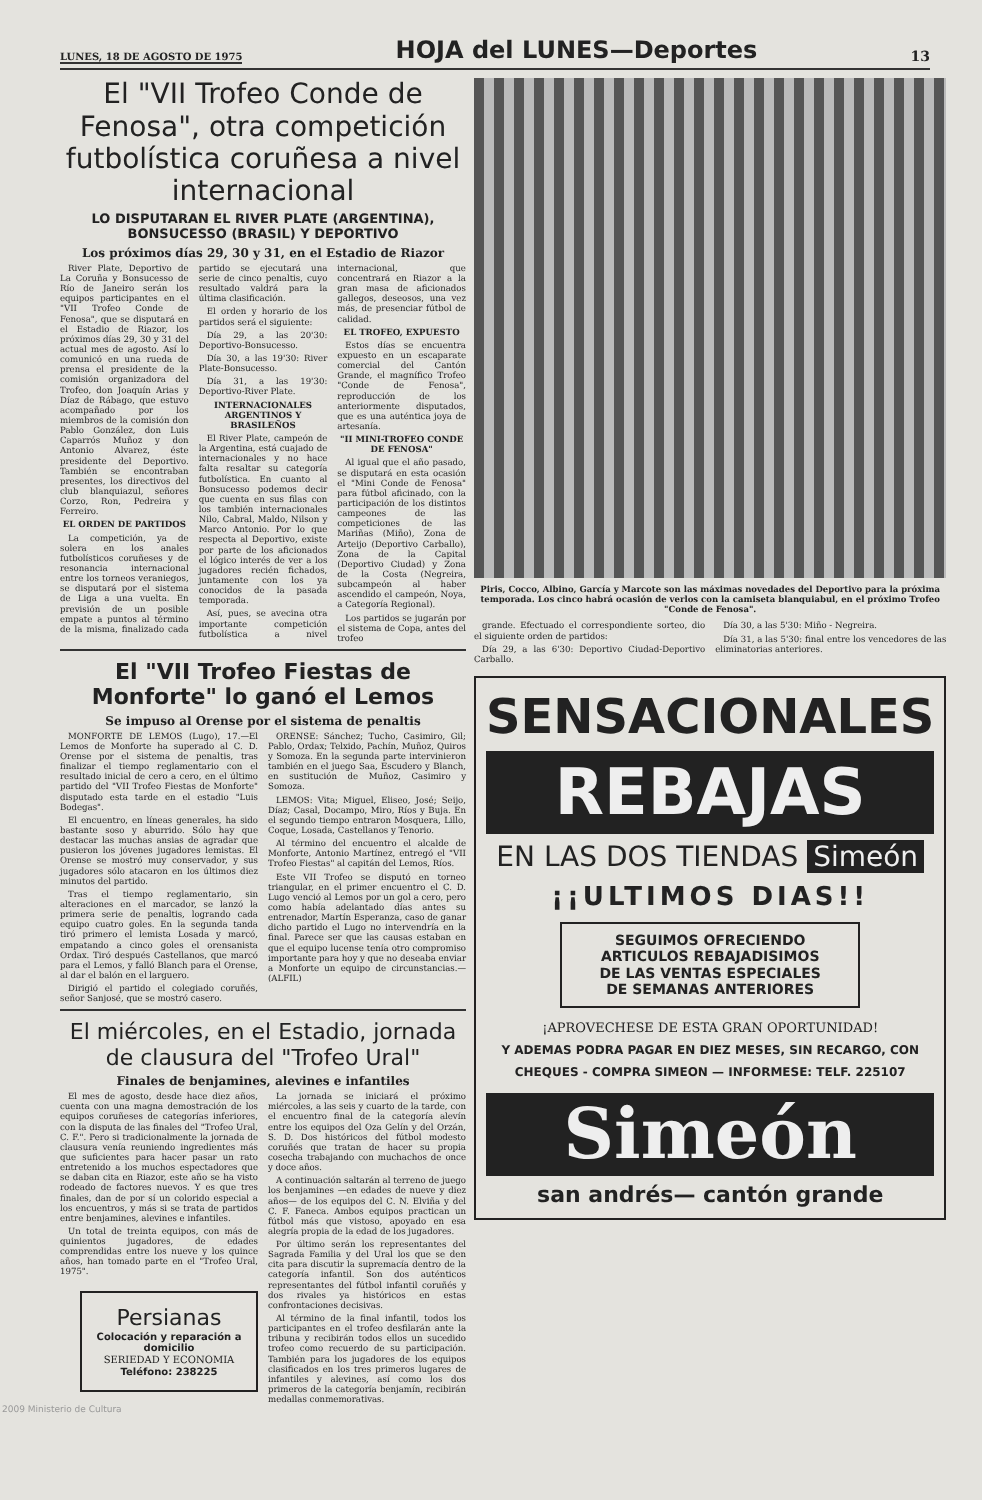LUNES, 18 DE AGOSTO DE 1975 HOJA del LUNES—Deportes 13
El "VII Trofeo Conde de Fenosa", otra competición futbolística coruñesa a nivel internacional
LO DISPUTARAN EL RIVER PLATE (ARGENTINA), BONSUCESSO (BRASIL) Y DEPORTIVO
Los próximos días 29, 30 y 31, en el Estadio de Riazor
River Plate, Deportivo de La Coruña y Bonsucesso de Río de Janeiro serán los equipos participantes en el "VII Trofeo Conde de Fenosa", que se disputará en el Estadio de Riazor, los próximos días 29, 30 y 31 del actual mes de agosto. Así lo comunicó en una rueda de prensa el presidente de la comisión organizadora del Trofeo, don Joaquín Arias y Díaz de Rábago, que estuvo acompañado por los miembros de la comisión don Pablo González, don Luis Caparrós Muñoz y don Antonio Alvarez, éste presidente del Deportivo. También se encontraban presentes, los directivos del club blanquiazul, señores Corzo, Ron, Pedreira y Ferreiro.
EL ORDEN DE PARTIDOS
La competición, ya de solera en los anales futbolísticos coruñeses y de resonancia internacional entre los torneos veraniegos, se disputará por el sistema de Liga a una vuelta. En previsión de un posible empate a puntos al término de la misma, finalizado cada partido se ejecutará una serie de cinco penaltis, cuyo resultado valdrá para la última clasificación.
El orden y horario de los partidos será el siguiente:
Día 29, a las 20'30: Deportivo-Bonsucesso.
Día 30, a las 19'30: River Plate-Bonsucesso.
Día 31, a las 19'30: Deportivo-River Plate.
INTERNACIONALES ARGENTINOS Y BRASILEÑOS
El River Plate, campeón de la Argentina, está cuajado de internacionales y no hace falta resaltar su categoría futbolística. En cuanto al Bonsucesso podemos decir que cuenta en sus filas con los también internacionales Nilo, Cabral, Maldo, Nilson y Marco Antonio. Por lo que respecta al Deportivo, existe por parte de los aficionados el lógico interés de ver a los jugadores recién fichados, juntamente con los ya conocidos de la pasada temporada.
Así, pues, se avecina otra importante competición futbolística a nivel internacional, que concentrará en Riazor a la gran masa de aficionados gallegos, deseosos, una vez más, de presenciar fútbol de calidad.
EL TROFEO, EXPUESTO
Estos días se encuentra expuesto en un escaparate comercial del Cantón Grande, el magnífico Trofeo "Conde de Fenosa", reproducción de los anteriormente disputados, que es una auténtica joya de artesanía.
"II MINI-TROFEO CONDE DE FENOSA"
Al igual que el año pasado, se disputará en esta ocasión el "Mini Conde de Fenosa" para fútbol aficinado, con la participación de los distintos campeones de las competiciones de las Mariñas (Miño), Zona de Arteijo (Deportivo Carballo), Zona de la Capital (Deportivo Ciudad) y Zona de la Costa (Negreira, subcampeón al haber ascendido el campeón, Noya, a Categoría Regional).
Los partidos se jugarán por el sistema de Copa, antes del trofeo
El "VII Trofeo Fiestas de Monforte" lo ganó el Lemos
Se impuso al Orense por el sistema de penaltis
MONFORTE DE LEMOS (Lugo), 17.—El Lemos de Monforte ha superado al C. D. Orense por el sistema de penaltis, tras finalizar el tiempo reglamentario con el resultado inicial de cero a cero, en el último partido del "VII Trofeo Fiestas de Monforte" disputado esta tarde en el estadio "Luis Bodegas".
El encuentro, en líneas generales, ha sido bastante soso y aburrido. Sólo hay que destacar las muchas ansias de agradar que pusieron los jóvenes jugadores lemistas. El Orense se mostró muy conservador, y sus jugadores sólo atacaron en los últimos diez minutos del partido.
Tras el tiempo reglamentario, sin alteraciones en el marcador, se lanzó la primera serie de penaltis, logrando cada equipo cuatro goles. En la segunda tanda tiró primero el lemista Losada y marcó, empatando a cinco goles el orensanista Ordax. Tiró después Castellanos, que marcó para el Lemos, y falló Blanch para el Orense, al dar el balón en el larguero.
Dirigió el partido el colegiado coruñés, señor Sanjosé, que se mostró casero.
ORENSE: Sánchez; Tucho, Casimiro, Gil; Pablo, Ordax; Telxido, Pachín, Muñoz, Quiros y Somoza. En la segunda parte intervinieron también en el juego Saa, Escudero y Blanch, en sustitución de Muñoz, Casimiro y Somoza.
LEMOS: Vita; Miguel, Eliseo, José; Seijo, Díaz; Casal, Docampo, Miro, Ríos y Buja. En el segundo tiempo entraron Mosquera, Lillo, Coque, Losada, Castellanos y Tenorio.
Al término del encuentro el alcalde de Monforte, Antonio Martínez, entregó el "VII Trofeo Fiestas" al capitán del Lemos, Ríos.
Este VII Trofeo se disputó en torneo triangular, en el primer encuentro el C. D. Lugo venció al Lemos por un gol a cero, pero como había adelantado días antes su entrenador, Martín Esperanza, caso de ganar dicho partido el Lugo no intervendría en la final. Parece ser que las causas estaban en que el equipo lucense tenía otro compromiso importante para hoy y que no deseaba enviar a Monforte un equipo de circunstancias.—(ALFIL)
El miércoles, en el Estadio, jornada de clausura del "Trofeo Ural"
Finales de benjamines, alevines e infantiles
El mes de agosto, desde hace diez años, cuenta con una magna demostración de los equipos coruñeses de categorías inferiores, con la disputa de las finales del "Trofeo Ural, C. F.". Pero si tradicionalmente la jornada de clausura venía reuniendo ingredientes más que suficientes para hacer pasar un rato entretenido a los muchos espectadores que se daban cita en Riazor, este año se ha visto rodeado de factores nuevos. Y es que tres finales, dan de por sí un colorido especial a los encuentros, y más si se trata de partidos entre benjamines, alevines e infantiles.
Un total de treinta equipos, con más de quinientos jugadores, de edades comprendidas entre los nueve y los quince años, han tomado parte en el "Trofeo Ural, 1975".
Persianas
Colocación y reparación a domicilio
SERIEDAD Y ECONOMIA
Teléfono: 238225
La jornada se iniciará el próximo miércoles, a las seis y cuarto de la tarde, con el encuentro final de la categoría alevín entre los equipos del Oza Gelín y del Orzán, S. D. Dos históricos del fútbol modesto coruñés que tratan de hacer su propia cosecha trabajando con muchachos de once y doce años.
A continuación saltarán al terreno de juego los benjamines —en edades de nueve y diez años— de los equipos del C. N. Elviña y del C. F. Faneca. Ambos equipos practican un fútbol más que vistoso, apoyado en esa alegría propia de la edad de los jugadores.
Por último serán los representantes del Sagrada Familia y del Ural los que se den cita para discutir la supremacía dentro de la categoría infantil. Son dos auténticos representantes del fútbol infantil coruñés y dos rivales ya históricos en estas confrontaciones decisivas.
Al término de la final infantil, todos los participantes en el trofeo desfilarán ante la tribuna y recibirán todos ellos un sucedido trofeo como recuerdo de su participación. También para los jugadores de los equipos clasificados en los tres primeros lugares de infantiles y alevines, así como los dos primeros de la categoría benjamín, recibirán medallas conmemorativas.
Piris, Cocco, Albino, García y Marcote son las máximas novedades del Deportivo para la próxima temporada. Los cinco habrá ocasión de verlos con la camiseta blanquiabul, en el próximo Trofeo "Conde de Fenosa".
grande. Efectuado el correspondiente sorteo, dio el siguiente orden de partidos:
Día 29, a las 6'30: Deportivo Ciudad-Deportivo Carballo.
Día 30, a las 5'30: Miño - Negreira.
Día 31, a las 5'30: final entre los vencedores de las eliminatorias anteriores.
SENSACIONALES
REBAJAS
EN LAS DOS TIENDAS Simeón
¡¡ULTIMOS DIAS!!
SEGUIMOS OFRECIENDO
ARTICULOS REBAJADISIMOS
DE LAS VENTAS ESPECIALES
DE SEMANAS ANTERIORES
¡APROVECHESE DE ESTA GRAN OPORTUNIDAD!
Y ADEMAS PODRA PAGAR EN DIEZ MESES, SIN RECARGO, CON
CHEQUES - COMPRA SIMEON — INFORMESE: TELF. 225107
Simeón
san andrés— cantón grande
2009 Ministerio de Cultura